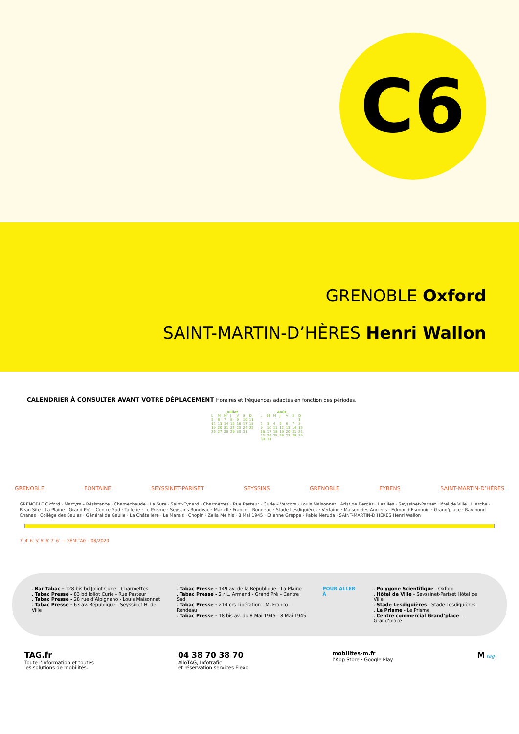C6
GRENOBLE Oxford
SAINT-MARTIN-D’HÈRES Henri Wallon
CALENDRIER À CONSULTER AVANT VOTRE DÉPLACEMENT Horaires et fréquences adaptés en fonction des périodes.
| Juillet | | | | | | |
| --- | --- | --- | --- | --- | --- | --- |
| L | M | M | J | V | S | D |
| 5 | 6 | 7 | 8 | 9 | 10 | 11 |
| 12 | 13 | 14 | 15 | 16 | 17 | 18 |
| 19 | 20 | 21 | 22 | 23 | 24 | 25 |
| 26 | 27 | 28 | 29 | 30 | 31 | |
| Août | | | | | | |
| --- | --- | --- | --- | --- | --- | --- |
| L | M | M | J | V | S | D |
| | | | | | | 1 |
| 2 | 3 | 4 | 5 | 6 | 7 | 8 |
| 9 | 10 | 11 | 12 | 13 | 14 | 15 |
| 16 | 17 | 18 | 19 | 20 | 21 | 22 |
| 23 | 24 | 25 | 26 | 27 | 28 | 29 |
| 30 | 31 | | | | | |
GRENOBLE FONTAINE SEYSSINET-PARISET SEYSSINS GRENOBLE EYBENS SAINT-MARTIN-D’HÈRES
GRENOBLE Oxford · Martyrs – Résistance · Chamechaude · La Sure · Saint-Eynard · Charmettes · Rue Pasteur · Curie – Vercors · Louis Maisonnat · Aristide Bergès · Les Îles · Seyssinet-Pariset Hôtel de Ville · L’Arche · Beau Site · La Plaine · Grand Pré – Centre Sud · Tuilerie · Le Prisme · Seyssins Rondeau · Marielle Franco – Rondeau · Stade Lesdiguières · Verlaine · Maison des Anciens · Edmond Esmonin · Grand’place · Raymond Chanas · Collège des Saules · Général de Gaulle · La Châtelière · Le Marais · Chopin · Zella Melhis · 8 Mai 1945 · Étienne Grappe · Pablo Neruda · SAINT-MARTIN-D’HÈRES Henri Wallon
7′ 4′ 6′ 5′ 6′ 6′ 7′ 6′ — SÉMITAG - 08/2020
. Bar Tabac - 128 bis bd Joliot Curie - Charmettes
. Tabac Presse - 83 bd Joliot Curie - Rue Pasteur
. Tabac Presse - 28 rue d’Alpignano - Louis Maisonnat
. Tabac Presse - 63 av. République - Seyssinet H. de Ville
. Tabac Presse - 149 av. de la République - La Plaine
. Tabac Presse - 2 r L. Armand - Grand Pré – Centre Sud
. Tabac Presse - 214 crs Libération - M. Franco – Rondeau
. Tabac Presse - 18 bis av. du 8 Mai 1945 - 8 Mai 1945
POUR ALLER À . Polygone Scientifique - Oxford
. Hôtel de Ville - Seyssinet-Pariset Hôtel de Ville
. Stade Lesdiguières - Stade Lesdiguières
. Le Prisme - Le Prisme
. Centre commercial Grand’place - Grand’place
TAG.fr
Toute l’information et toutes
les solutions de mobilités.
04 38 70 38 70
AlloTAG, Infotrafic
et réservation services Flexo
mobilites-m.fr
l’App Store · Google Play
M tag